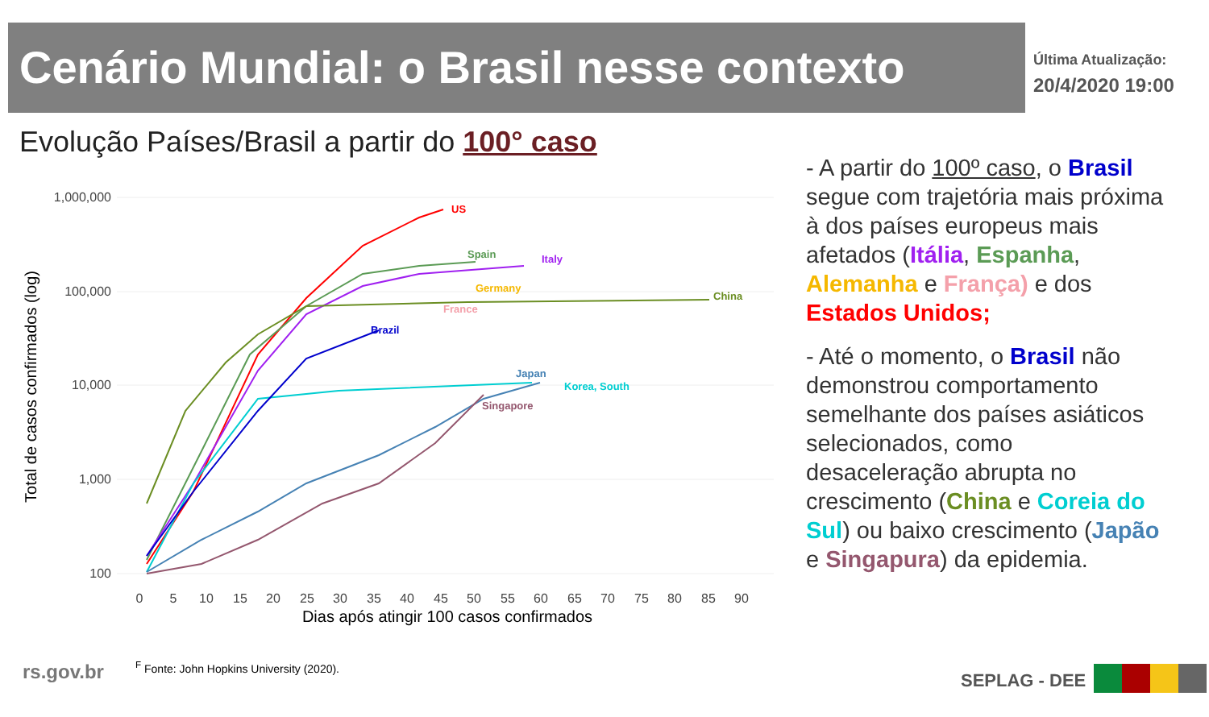Cenário Mundial: o Brasil nesse contexto
Última Atualização:
20/4/2020 19:00
Evolução Países/Brasil a partir do 100° caso
1,000,000
100,000
10,000
1,000
100
0
5
10
15
20
25
30
35
40
45
50
55
60
65
70
75
80
85
90
Dias após atingir 100 casos confirmados
Total de casos confirmados (log)
US
Spain
Italy
Germany
France
China
Brazil
Japan
Korea, South
Singapore
- A partir do 100º caso, o Brasil segue com trajetória mais próxima à dos países europeus mais afetados (Itália, Espanha, Alemanha e França) e dos Estados Unidos;
- Até o momento, o Brasil não demonstrou comportamento semelhante dos países asiáticos selecionados, como desaceleração abrupta no crescimento (China e Coreia do Sul) ou baixo crescimento (Japão e Singapura) da epidemia.
rs.gov.br
<sup>F</sup> Fonte: John Hopkins University (2020).
SEPLAG - DEE